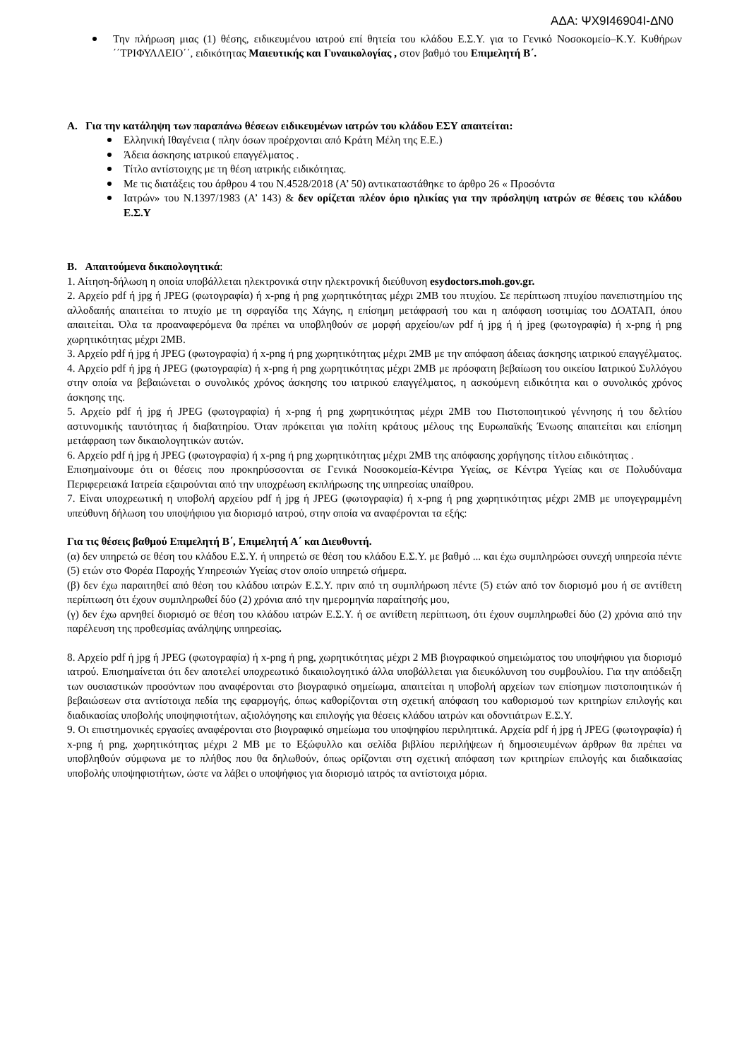ΑΔΑ: ΨΧ9Ι46904Ι-ΔΝ0
Την πλήρωση μιας (1) θέσης, ειδικευμένου ιατρού επί θητεία του κλάδου Ε.Σ.Υ. για το Γενικό Νοσοκομείο–Κ.Υ. Κυθήρων ΄΄ΤΡΙΦΥΛΛΕΙΟ΄΄, ειδικότητας Μαιευτικής και Γυναικολογίας , στον βαθμό του Επιμελητή Β΄.
Α. Για την κατάληψη των παραπάνω θέσεων ειδικευμένων ιατρών του κλάδου ΕΣΥ απαιτείται:
Ελληνική Ιθαγένεια ( πλην όσων προέρχονται από Κράτη Μέλη της Ε.Ε.)
Άδεια άσκησης ιατρικού επαγγέλματος .
Τίτλο αντίστοιχης με τη θέση ιατρικής ειδικότητας.
Με τις διατάξεις του άρθρου 4 του Ν.4528/2018 (Α’ 50) αντικαταστάθηκε το άρθρο 26 « Προσόντα
Ιατρών» του Ν.1397/1983 (Α’ 143) & δεν ορίζεται πλέον όριο ηλικίας για την πρόσληψη ιατρών σε θέσεις του κλάδου Ε.Σ.Υ
Β. Απαιτούμενα δικαιολογητικά:
1. Αίτηση-δήλωση η οποία υποβάλλεται ηλεκτρονικά στην ηλεκτρονική διεύθυνση esydoctors.moh.gov.gr.
2. Αρχείο pdf ή jpg ή JPEG (φωτογραφία) ή x-png ή png χωρητικότητας μέχρι 2MB του πτυχίου. Σε περίπτωση πτυχίου πανεπιστημίου της αλλοδαπής απαιτείται το πτυχίο με τη σφραγίδα της Χάγης, η επίσημη μετάφρασή του και η απόφαση ισοτιμίας του ΔΟΑΤΑΠ, όπου απαιτείται. Όλα τα προαναφερόμενα θα πρέπει να υποβληθούν σε μορφή αρχείου/ων pdf ή jpg ή ή jpeg (φωτογραφία) ή x-png ή png χωρητικότητας μέχρι 2MB.
3. Αρχείο pdf ή jpg ή JPEG (φωτογραφία) ή x-png ή png χωρητικότητας μέχρι 2MB με την απόφαση άδειας άσκησης ιατρικού επαγγέλματος.
4. Αρχείο pdf ή jpg ή JPEG (φωτογραφία) ή x-png ή png χωρητικότητας μέχρι 2MB με πρόσφατη βεβαίωση του οικείου Ιατρικού Συλλόγου στην οποία να βεβαιώνεται ο συνολικός χρόνος άσκησης του ιατρικού επαγγέλματος, η ασκούμενη ειδικότητα και ο συνολικός χρόνος άσκησης της.
5. Αρχείο pdf ή jpg ή JPEG (φωτογραφία) ή x-png ή png χωρητικότητας μέχρι 2MB του Πιστοποιητικού γέννησης ή του δελτίου αστυνομικής ταυτότητας ή διαβατηρίου. Όταν πρόκειται για πολίτη κράτους μέλους της Ευρωπαϊκής Ένωσης απαιτείται και επίσημη μετάφραση των δικαιολογητικών αυτών.
6. Αρχείο pdf ή jpg ή JPEG (φωτογραφία) ή x-png ή png χωρητικότητας μέχρι 2MB της απόφασης χορήγησης τίτλου ειδικότητας .
Επισημαίνουμε ότι οι θέσεις που προκηρύσσονται σε Γενικά Νοσοκομεία-Κέντρα Υγείας, σε Κέντρα Υγείας και σε Πολυδύναμα Περιφερειακά Ιατρεία εξαιρούνται από την υποχρέωση εκπλήρωσης της υπηρεσίας υπαίθρου.
7. Είναι υποχρεωτική η υποβολή αρχείου pdf ή jpg ή JPEG (φωτογραφία) ή x-png ή png χωρητικότητας μέχρι 2MB με υπογεγραμμένη υπεύθυνη δήλωση του υποψήφιου για διορισμό ιατρού, στην οποία να αναφέρονται τα εξής:
Για τις θέσεις βαθμού Επιμελητή Β΄, Επιμελητή Α΄ και Διευθυντή.
(α) δεν υπηρετώ σε θέση του κλάδου Ε.Σ.Υ. ή υπηρετώ σε θέση του κλάδου Ε.Σ.Υ. με βαθμό ... και έχω συμπληρώσει συνεχή υπηρεσία πέντε (5) ετών στο Φορέα Παροχής Υπηρεσιών Υγείας στον οποίο υπηρετώ σήμερα.
(β) δεν έχω παραιτηθεί από θέση του κλάδου ιατρών Ε.Σ.Υ. πριν από τη συμπλήρωση πέντε (5) ετών από τον διορισμό μου ή σε αντίθετη περίπτωση ότι έχουν συμπληρωθεί δύο (2) χρόνια από την ημερομηνία παραίτησής μου,
(γ) δεν έχω αρνηθεί διορισμό σε θέση του κλάδου ιατρών Ε.Σ.Υ. ή σε αντίθετη περίπτωση, ότι έχουν συμπληρωθεί δύο (2) χρόνια από την παρέλευση της προθεσμίας ανάληψης υπηρεσίας.
8. Αρχείο pdf ή jpg ή JPEG (φωτογραφία) ή x-png ή png, χωρητικότητας μέχρι 2 MB βιογραφικού σημειώματος του υποψήφιου για διορισμό ιατρού. Επισημαίνεται ότι δεν αποτελεί υποχρεωτικό δικαιολογητικό άλλα υποβάλλεται για διευκόλυνση του συμβουλίου. Για την απόδειξη των ουσιαστικών προσόντων που αναφέρονται στο βιογραφικό σημείωμα, απαιτείται η υποβολή αρχείων των επίσημων πιστοποιητικών ή βεβαιώσεων στα αντίστοιχα πεδία της εφαρμογής, όπως καθορίζονται στη σχετική απόφαση του καθορισμού των κριτηρίων επιλογής και διαδικασίας υποβολής υποψηφιοτήτων, αξιολόγησης και επιλογής για θέσεις κλάδου ιατρών και οδοντιάτρων Ε.Σ.Υ.
9. Οι επιστημονικές εργασίες αναφέρονται στο βιογραφικό σημείωμα του υποψηφίου περιληπτικά. Αρχεία pdf ή jpg ή JPEG (φωτογραφία) ή x-png ή png, χωρητικότητας μέχρι 2 MB με το Εξώφυλλο και σελίδα βιβλίου περιλήψεων ή δημοσιευμένων άρθρων θα πρέπει να υποβληθούν σύμφωνα με το πλήθος που θα δηλωθούν, όπως ορίζονται στη σχετική απόφαση των κριτηρίων επιλογής και διαδικασίας υποβολής υποψηφιοτήτων, ώστε να λάβει ο υποψήφιος για διορισμό ιατρός τα αντίστοιχα μόρια.